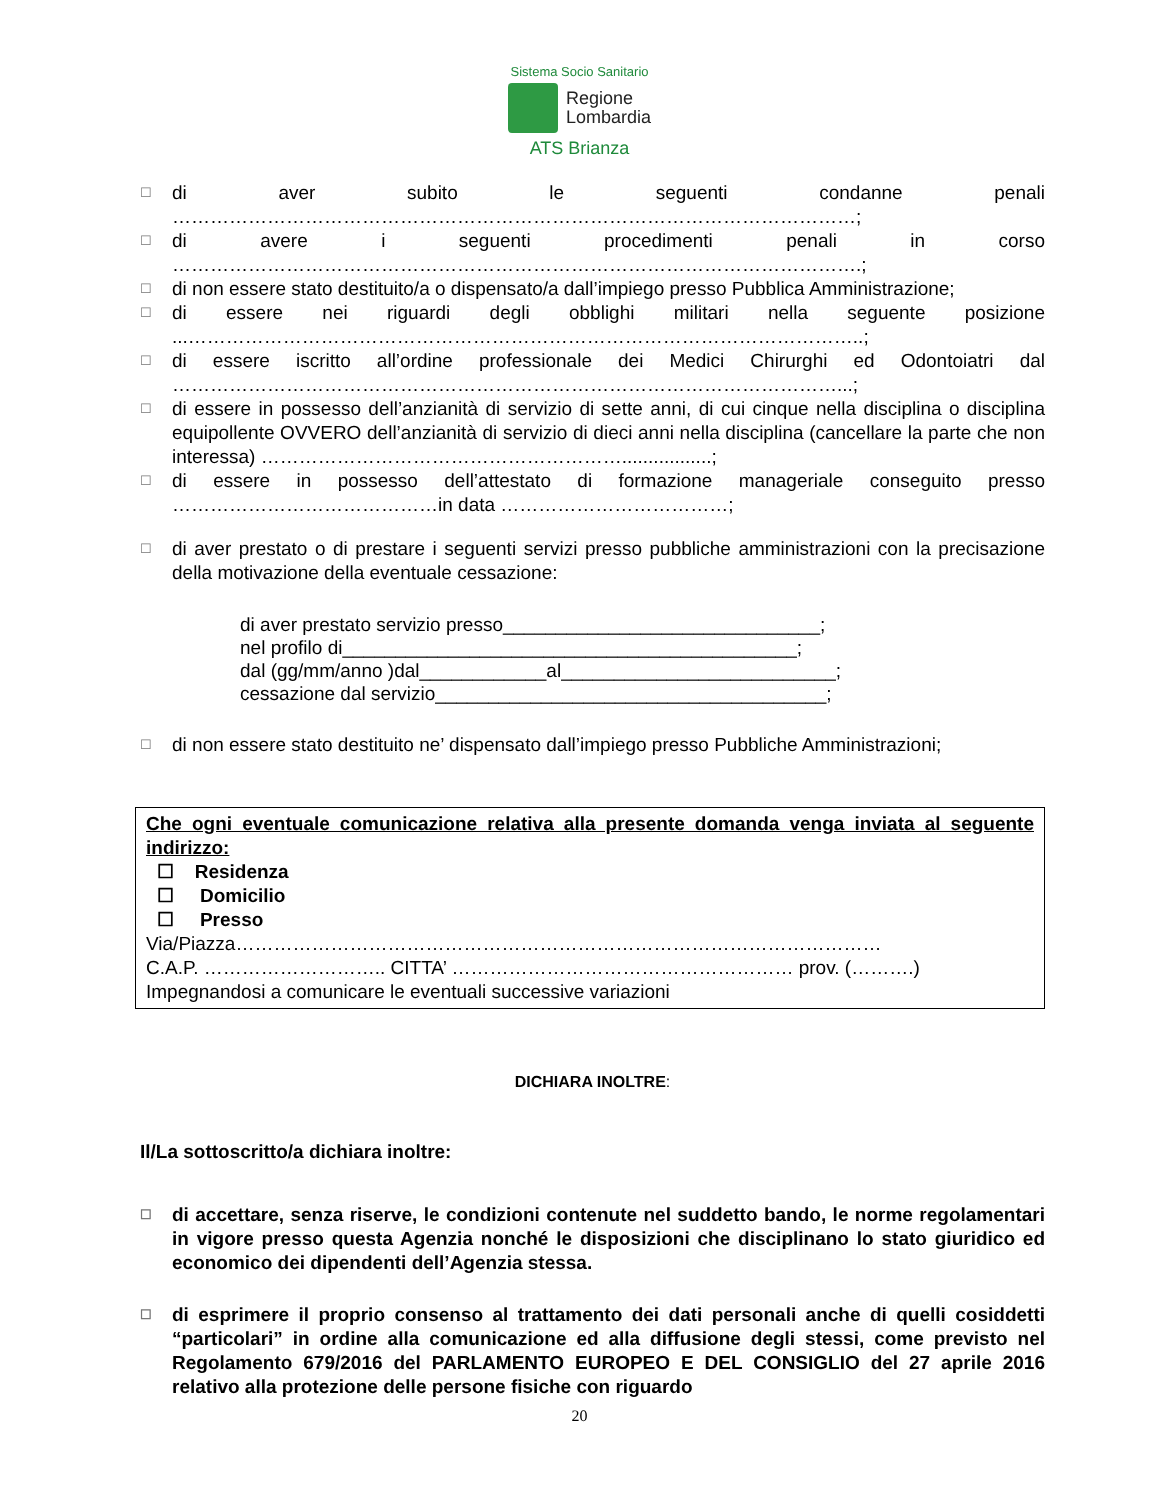Sistema Socio Sanitario
Regione
Lombardia
ATS Brianza
☐ di aver subito le seguenti condanne penali ………………………………………………………………………………………………;
☐ di avere i seguenti procedimenti penali in corso ……………………………………………………………………………………………….;
☐ di non essere stato destituito/a o dispensato/a dall’impiego presso Pubblica Amministrazione;
☐ di essere nei riguardi degli obblighi militari nella seguente posizione ...……………………………………………………………………………………………..;
☐ di essere iscritto all’ordine professionale dei Medici Chirurghi ed Odontoiatri dal ……………………………………………………………………………………………...;
☐ di essere in possesso dell’anzianità di servizio di sette anni, di cui cinque nella disciplina o disciplina equipollente OVVERO dell’anzianità di servizio di dieci anni nella disciplina (cancellare la parte che non interessa) ………………………………………………….................;
☐ di essere in possesso dell’attestato di formazione manageriale conseguito presso ……………………………………in data ………………………………;
☐ di aver prestato o di prestare i seguenti servizi presso pubbliche amministrazioni con la precisazione della motivazione della eventuale cessazione:
di aver prestato servizio presso______________________________;
nel profilo di___________________________________________;
dal (gg/mm/anno )dal____________al__________________________;
cessazione dal servizio_____________________________________;
☐ di non essere stato destituito ne’ dispensato dall’impiego presso Pubbliche Amministrazioni;
Che ogni eventuale comunicazione relativa alla presente domanda venga inviata al seguente indirizzo:
☐ Residenza
☐ Domicilio
☐ Presso
Via/Piazza…………………………………………………………………………………………
C.A.P. ……………………….. CITTA’ ……………………………………………… prov. (……….)
Impegnandosi a comunicare le eventuali successive variazioni
DICHIARA INOLTRE:
Il/La sottoscritto/a dichiara inoltre:
☐ di accettare, senza riserve, le condizioni contenute nel suddetto bando, le norme regolamentari in vigore presso questa Agenzia nonché le disposizioni che disciplinano lo stato giuridico ed economico dei dipendenti dell’Agenzia stessa.
☐ di esprimere il proprio consenso al trattamento dei dati personali anche di quelli cosiddetti “particolari” in ordine alla comunicazione ed alla diffusione degli stessi, come previsto nel Regolamento 679/2016 del PARLAMENTO EUROPEO E DEL CONSIGLIO del 27 aprile 2016 relativo alla protezione delle persone fisiche con riguardo
20